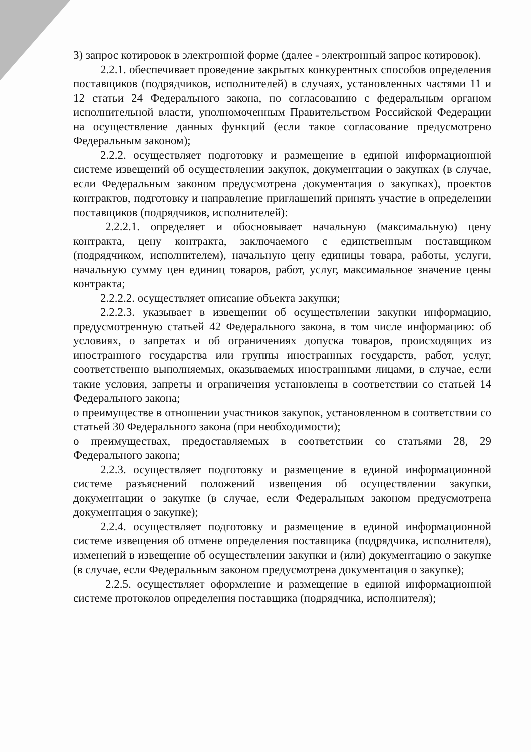3) запрос котировок в электронной форме (далее - электронный запрос котировок).
2.2.1. обеспечивает проведение закрытых конкурентных способов определения поставщиков (подрядчиков, исполнителей) в случаях, установленных частями 11 и 12 статьи 24 Федерального закона, по согласованию с федеральным органом исполнительной власти, уполномоченным Правительством Российской Федерации на осуществление данных функций (если такое согласование предусмотрено Федеральным законом);
2.2.2. осуществляет подготовку и размещение в единой информационной системе извещений об осуществлении закупок, документации о закупках (в случае, если Федеральным законом предусмотрена документация о закупках), проектов контрактов, подготовку и направление приглашений принять участие в определении поставщиков (подрядчиков, исполнителей):
2.2.2.1. определяет и обосновывает начальную (максимальную) цену контракта, цену контракта, заключаемого с единственным поставщиком (подрядчиком, исполнителем), начальную цену единицы товара, работы, услуги, начальную сумму цен единиц товаров, работ, услуг, максимальное значение цены контракта;
2.2.2.2. осуществляет описание объекта закупки;
2.2.2.3. указывает в извещении об осуществлении закупки информацию, предусмотренную статьей 42 Федерального закона, в том числе информацию: об условиях, о запретах и об ограничениях допуска товаров, происходящих из иностранного государства или группы иностранных государств, работ, услуг, соответственно выполняемых, оказываемых иностранными лицами, в случае, если такие условия, запреты и ограничения установлены в соответствии со статьей 14 Федерального закона;
о преимуществе в отношении участников закупок, установленном в соответствии со статьей 30 Федерального закона (при необходимости);
о преимуществах, предоставляемых в соответствии со статьями 28, 29 Федерального закона;
2.2.3. осуществляет подготовку и размещение в единой информационной системе разъяснений положений извещения об осуществлении закупки, документации о закупке (в случае, если Федеральным законом предусмотрена документация о закупке);
2.2.4. осуществляет подготовку и размещение в единой информационной системе извещения об отмене определения поставщика (подрядчика, исполнителя), изменений в извещение об осуществлении закупки и (или) документацию о закупке (в случае, если Федеральным законом предусмотрена документация о закупке);
2.2.5. осуществляет оформление и размещение в единой информационной системе протоколов определения поставщика (подрядчика, исполнителя);